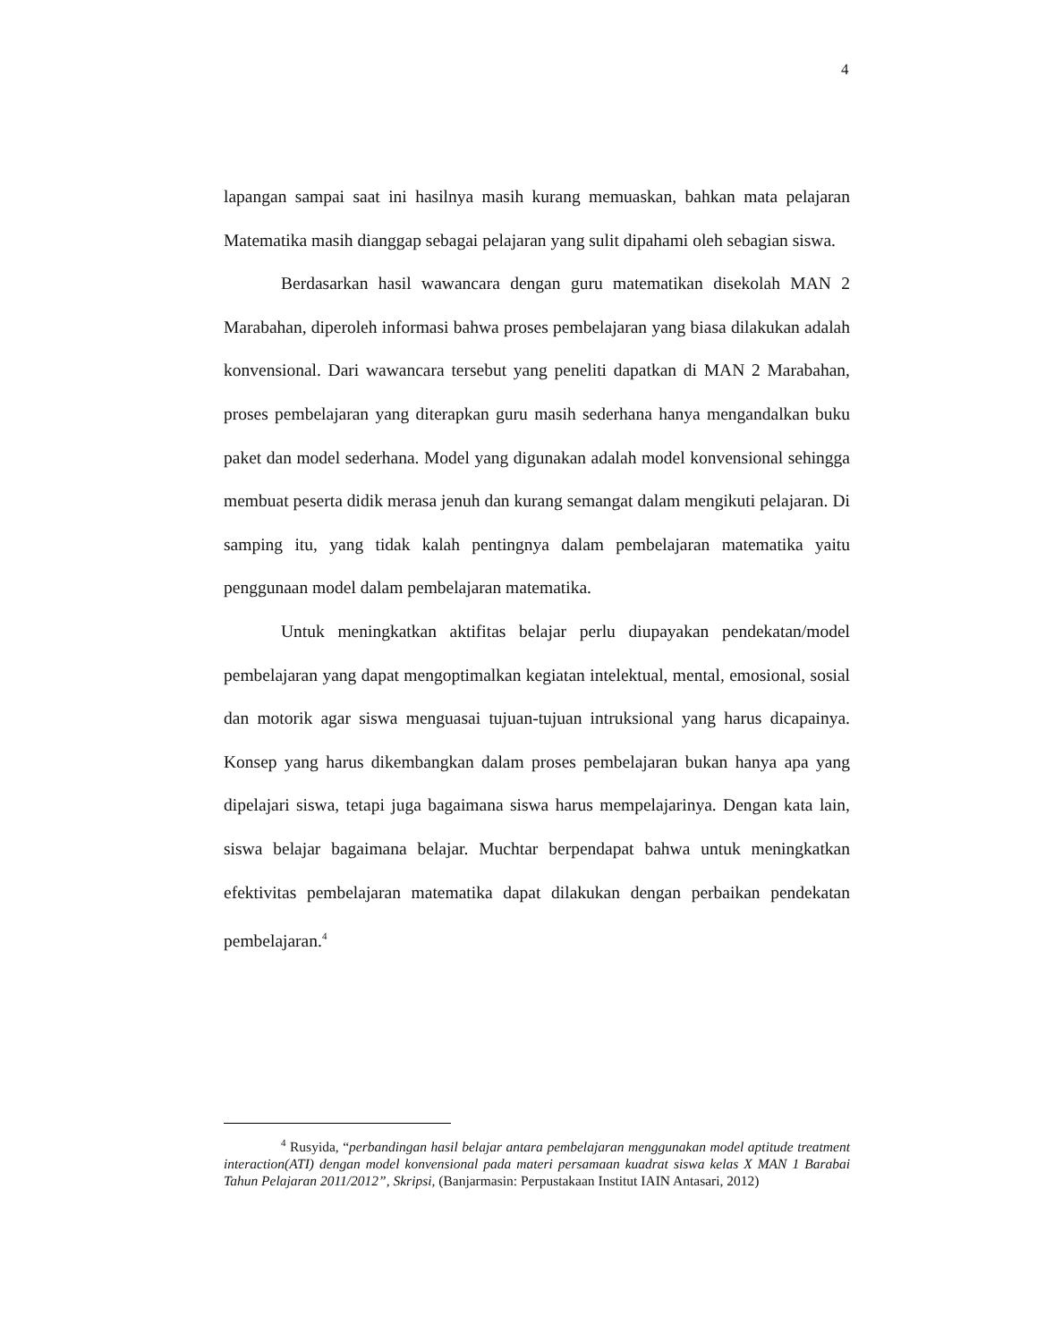4
lapangan sampai saat ini hasilnya masih kurang memuaskan, bahkan mata pelajaran Matematika masih dianggap sebagai pelajaran yang sulit dipahami oleh sebagian siswa.
Berdasarkan hasil wawancara dengan guru matematikan disekolah MAN 2 Marabahan, diperoleh informasi bahwa proses pembelajaran yang biasa dilakukan adalah konvensional. Dari wawancara tersebut yang peneliti dapatkan di MAN 2 Marabahan, proses pembelajaran yang diterapkan guru masih sederhana hanya mengandalkan buku paket dan model sederhana. Model yang digunakan adalah model konvensional sehingga membuat peserta didik merasa jenuh dan kurang semangat dalam mengikuti pelajaran. Di samping itu, yang tidak kalah pentingnya dalam pembelajaran matematika yaitu penggunaan model dalam pembelajaran matematika.
Untuk meningkatkan aktifitas belajar perlu diupayakan pendekatan/model pembelajaran yang dapat mengoptimalkan kegiatan intelektual, mental, emosional, sosial dan motorik agar siswa menguasai tujuan-tujuan intruksional yang harus dicapainya. Konsep yang harus dikembangkan dalam proses pembelajaran bukan hanya apa yang dipelajari siswa, tetapi juga bagaimana siswa harus mempelajarinya. Dengan kata lain, siswa belajar bagaimana belajar. Muchtar berpendapat bahwa untuk meningkatkan efektivitas pembelajaran matematika dapat dilakukan dengan perbaikan pendekatan pembelajaran.<sup>4</sup>
<sup>4</sup> Rusyida, “perbandingan hasil belajar antara pembelajaran menggunakan model aptitude treatment interaction(ATI) dengan model konvensional pada materi persamaan kuadrat siswa kelas X MAN 1 Barabai Tahun Pelajaran 2011/2012”, Skripsi, (Banjarmasin: Perpustakaan Institut IAIN Antasari, 2012)